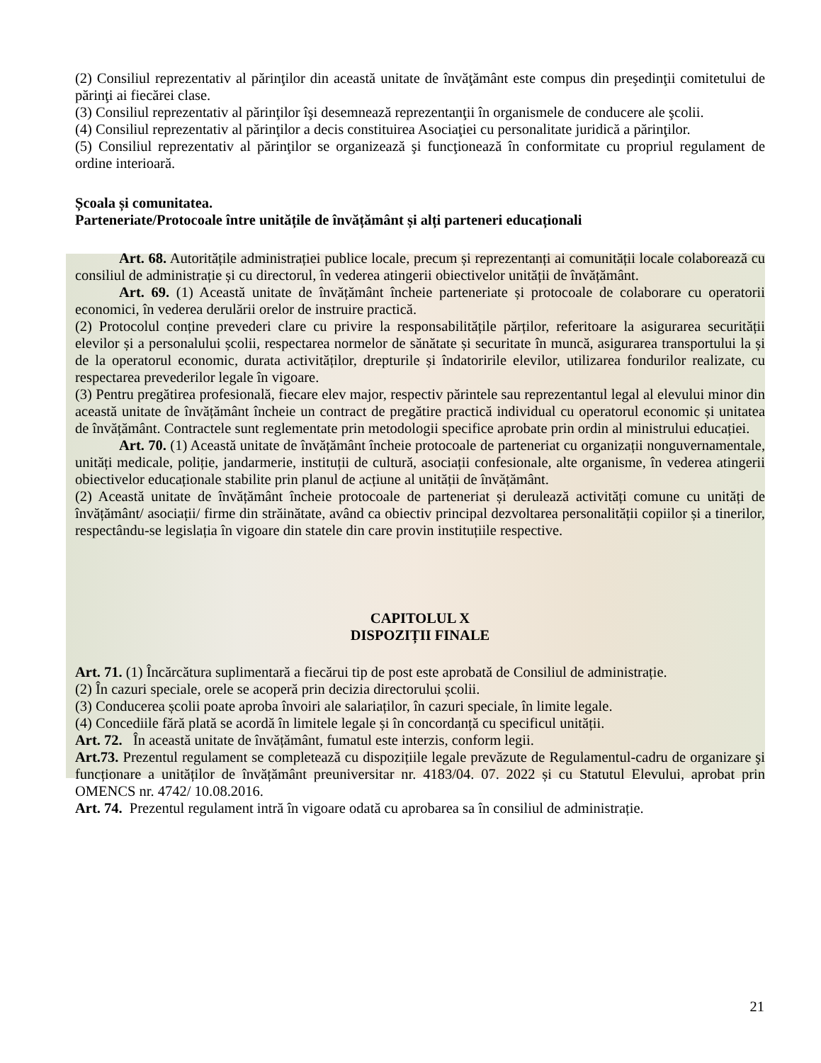(2) Consiliul reprezentativ al părinţilor din această unitate de învăţământ este compus din preşedinţii comitetului de părinţi ai fiecărei clase.
(3) Consiliul reprezentativ al părinţilor îşi desemnează reprezentanţii în organismele de conducere ale şcolii.
(4) Consiliul reprezentativ al părinţilor a decis constituirea Asociaţiei cu personalitate juridică a părinţilor.
(5) Consiliul reprezentativ al părinţilor se organizează şi funcţionează în conformitate cu propriul regulament de ordine interioară.
Școala și comunitatea.
Parteneriate/Protocoale între unitățile de învățământ și alți parteneri educaționali
Art. 68. Autoritățile administrației publice locale, precum și reprezentanți ai comunității locale colaborează cu consiliul de administrație și cu directorul, în vederea atingerii obiectivelor unității de învățământ.
Art. 69. (1) Această unitate de învățământ încheie parteneriate și protocoale de colaborare cu operatorii economici, în vederea derulării orelor de instruire practică.
(2) Protocolul conține prevederi clare cu privire la responsabilitățile părților, referitoare la asigurarea securității elevilor și a personalului școlii, respectarea normelor de sănătate și securitate în muncă, asigurarea transportului la și de la operatorul economic, durata activităților, drepturile și îndatoririle elevilor, utilizarea fondurilor realizate, cu respectarea prevederilor legale în vigoare.
(3) Pentru pregătirea profesională, fiecare elev major, respectiv părintele sau reprezentantul legal al elevului minor din această unitate de învățământ încheie un contract de pregătire practică individual cu operatorul economic și unitatea de învățământ. Contractele sunt reglementate prin metodologii specifice aprobate prin ordin al ministrului educației.
Art. 70. (1) Această unitate de învățământ încheie protocoale de parteneriat cu organizații nonguvernamentale, unități medicale, poliție, jandarmerie, instituții de cultură, asociații confesionale, alte organisme, în vederea atingerii obiectivelor educaționale stabilite prin planul de acțiune al unității de învățământ.
(2) Această unitate de învățământ încheie protocoale de parteneriat și derulează activități comune cu unități de învățământ/ asociații/ firme din străinătate, având ca obiectiv principal dezvoltarea personalității copiilor și a tinerilor, respectându-se legislația în vigoare din statele din care provin instituțiile respective.
CAPITOLUL X
DISPOZIȚII FINALE
Art. 71. (1) Încărcătura suplimentară a fiecărui tip de post este aprobată de Consiliul de administrație.
(2) În cazuri speciale, orele se acoperă prin decizia directorului școlii.
(3) Conducerea școlii poate aproba învoiri ale salariaților, în cazuri speciale, în limite legale.
(4) Concediile fără plată se acordă în limitele legale și în concordanță cu specificul unității.
Art. 72. În această unitate de învățământ, fumatul este interzis, conform legii.
Art.73. Prezentul regulament se completează cu dispozițiile legale prevăzute de Regulamentul-cadru de organizare şi funcționare a unităților de învățământ preuniversitar nr. 4183/04. 07. 2022 și cu Statutul Elevului, aprobat prin OMENCS nr. 4742/ 10.08.2016.
Art. 74. Prezentul regulament intră în vigoare odată cu aprobarea sa în consiliul de administrație.
21